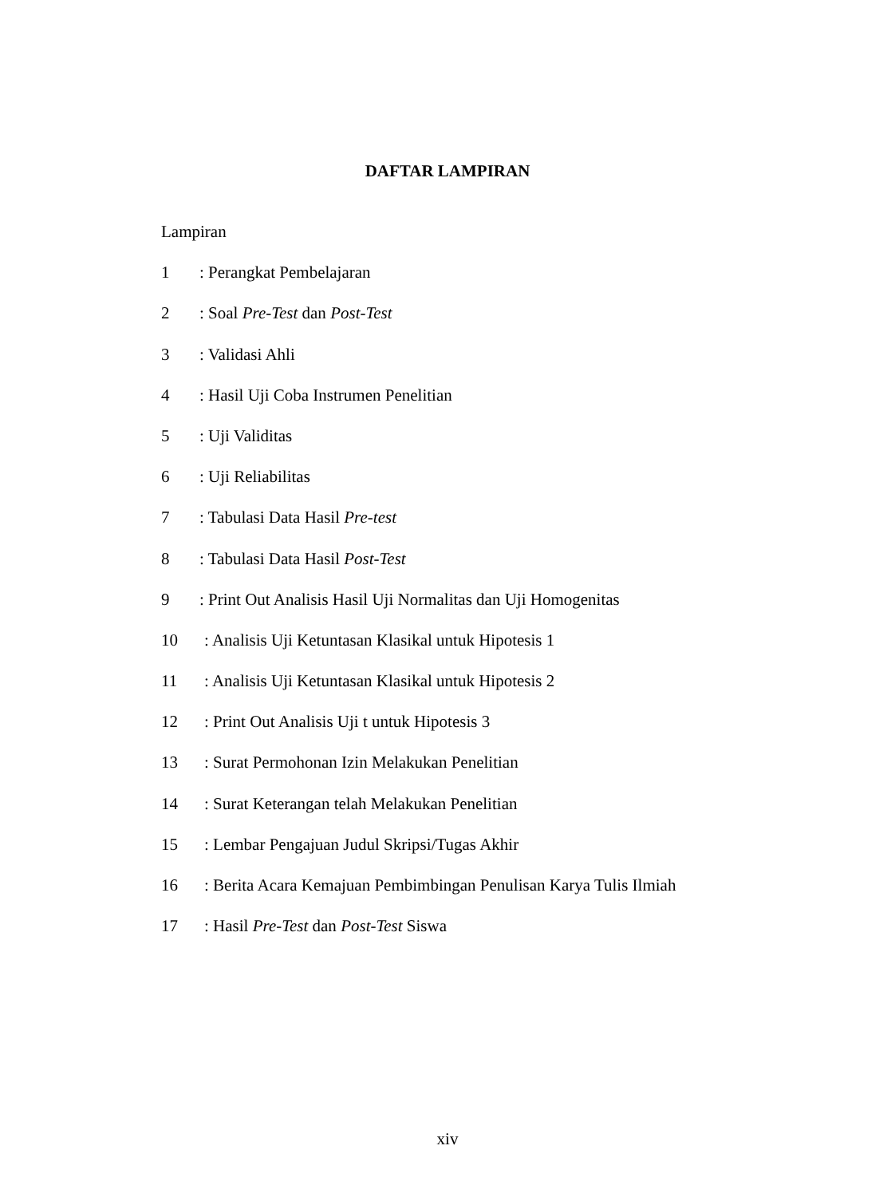DAFTAR LAMPIRAN
Lampiran
1: Perangkat Pembelajaran
2: Soal Pre-Test dan Post-Test
3: Validasi Ahli
4: Hasil Uji Coba Instrumen Penelitian
5: Uji Validitas
6: Uji Reliabilitas
7: Tabulasi Data Hasil Pre-test
8: Tabulasi Data Hasil Post-Test
9: Print Out Analisis Hasil Uji Normalitas dan Uji Homogenitas
10: Analisis Uji Ketuntasan Klasikal untuk Hipotesis 1
11: Analisis Uji Ketuntasan Klasikal untuk Hipotesis 2
12: Print Out Analisis Uji t untuk Hipotesis 3
13: Surat Permohonan Izin Melakukan Penelitian
14: Surat Keterangan telah Melakukan Penelitian
15: Lembar Pengajuan Judul Skripsi/Tugas Akhir
16: Berita Acara Kemajuan Pembimbingan Penulisan Karya Tulis Ilmiah
17: Hasil Pre-Test dan Post-Test Siswa
xiv